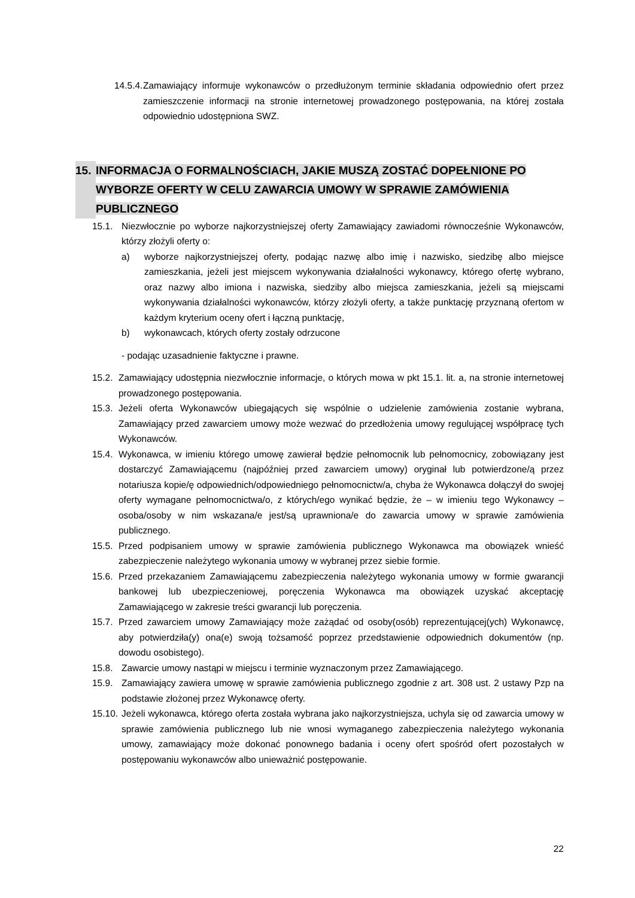14.5.4. Zamawiający informuje wykonawców o przedłużonym terminie składania odpowiednio ofert przez zamieszczenie informacji na stronie internetowej prowadzonego postępowania, na której została odpowiednio udostępniona SWZ.
15. INFORMACJA O FORMALNOŚCIACH, JAKIE MUSZĄ ZOSTAĆ DOPEŁNIONE PO WYBORZE OFERTY W CELU ZAWARCIA UMOWY W SPRAWIE ZAMÓWIENIA PUBLICZNEGO
15.1. Niezwłocznie po wyborze najkorzystniejszej oferty Zamawiający zawiadomi równocześnie Wykonawców, którzy złożyli oferty o:
a) wyborze najkorzystniejszej oferty, podając nazwę albo imię i nazwisko, siedzibę albo miejsce zamieszkania, jeżeli jest miejscem wykonywania działalności wykonawcy, którego ofertę wybrano, oraz nazwy albo imiona i nazwiska, siedziby albo miejsca zamieszkania, jeżeli są miejscami wykonywania działalności wykonawców, którzy złożyli oferty, a także punktację przyznaną ofertom w każdym kryterium oceny ofert i łączną punktację,
b) wykonawcach, których oferty zostały odrzucone
- podając uzasadnienie faktyczne i prawne.
15.2. Zamawiający udostępnia niezwłocznie informacje, o których mowa w pkt 15.1. lit. a, na stronie internetowej prowadzonego postępowania.
15.3. Jeżeli oferta Wykonawców ubiegających się wspólnie o udzielenie zamówienia zostanie wybrana, Zamawiający przed zawarciem umowy może wezwać do przedłożenia umowy regulującej współpracę tych Wykonawców.
15.4. Wykonawca, w imieniu którego umowę zawierał będzie pełnomocnik lub pełnomocnicy, zobowiązany jest dostarczyć Zamawiającemu (najpóźniej przed zawarciem umowy) oryginał lub potwierdzone/ą przez notariusza kopie/ę odpowiednich/odpowiedniego pełnomocnictw/a, chyba że Wykonawca dołączył do swojej oferty wymagane pełnomocnictwa/o, z których/ego wynikać będzie, że – w imieniu tego Wykonawcy –osoba/osoby w nim wskazana/e jest/są uprawniona/e do zawarcia umowy w sprawie zamówienia publicznego.
15.5. Przed podpisaniem umowy w sprawie zamówienia publicznego Wykonawca ma obowiązek wnieść zabezpieczenie należytego wykonania umowy w wybranej przez siebie formie.
15.6. Przed przekazaniem Zamawiającemu zabezpieczenia należytego wykonania umowy w formie gwarancji bankowej lub ubezpieczeniowej, poręczenia Wykonawca ma obowiązek uzyskać akceptację Zamawiającego w zakresie treści gwarancji lub poręczenia.
15.7. Przed zawarciem umowy Zamawiający może zażądać od osoby(osób) reprezentującej(ych) Wykonawcę, aby potwierdziła(y) ona(e) swoją tożsamość poprzez przedstawienie odpowiednich dokumentów (np. dowodu osobistego).
15.8. Zawarcie umowy nastąpi w miejscu i terminie wyznaczonym przez Zamawiającego.
15.9. Zamawiający zawiera umowę w sprawie zamówienia publicznego zgodnie z art. 308 ust. 2 ustawy Pzp na podstawie złożonej przez Wykonawcę oferty.
15.10. Jeżeli wykonawca, którego oferta została wybrana jako najkorzystniejsza, uchyla się od zawarcia umowy w sprawie zamówienia publicznego lub nie wnosi wymaganego zabezpieczenia należytego wykonania umowy, zamawiający może dokonać ponownego badania i oceny ofert spośród ofert pozostałych w postępowaniu wykonawców albo unieważnić postępowanie.
22